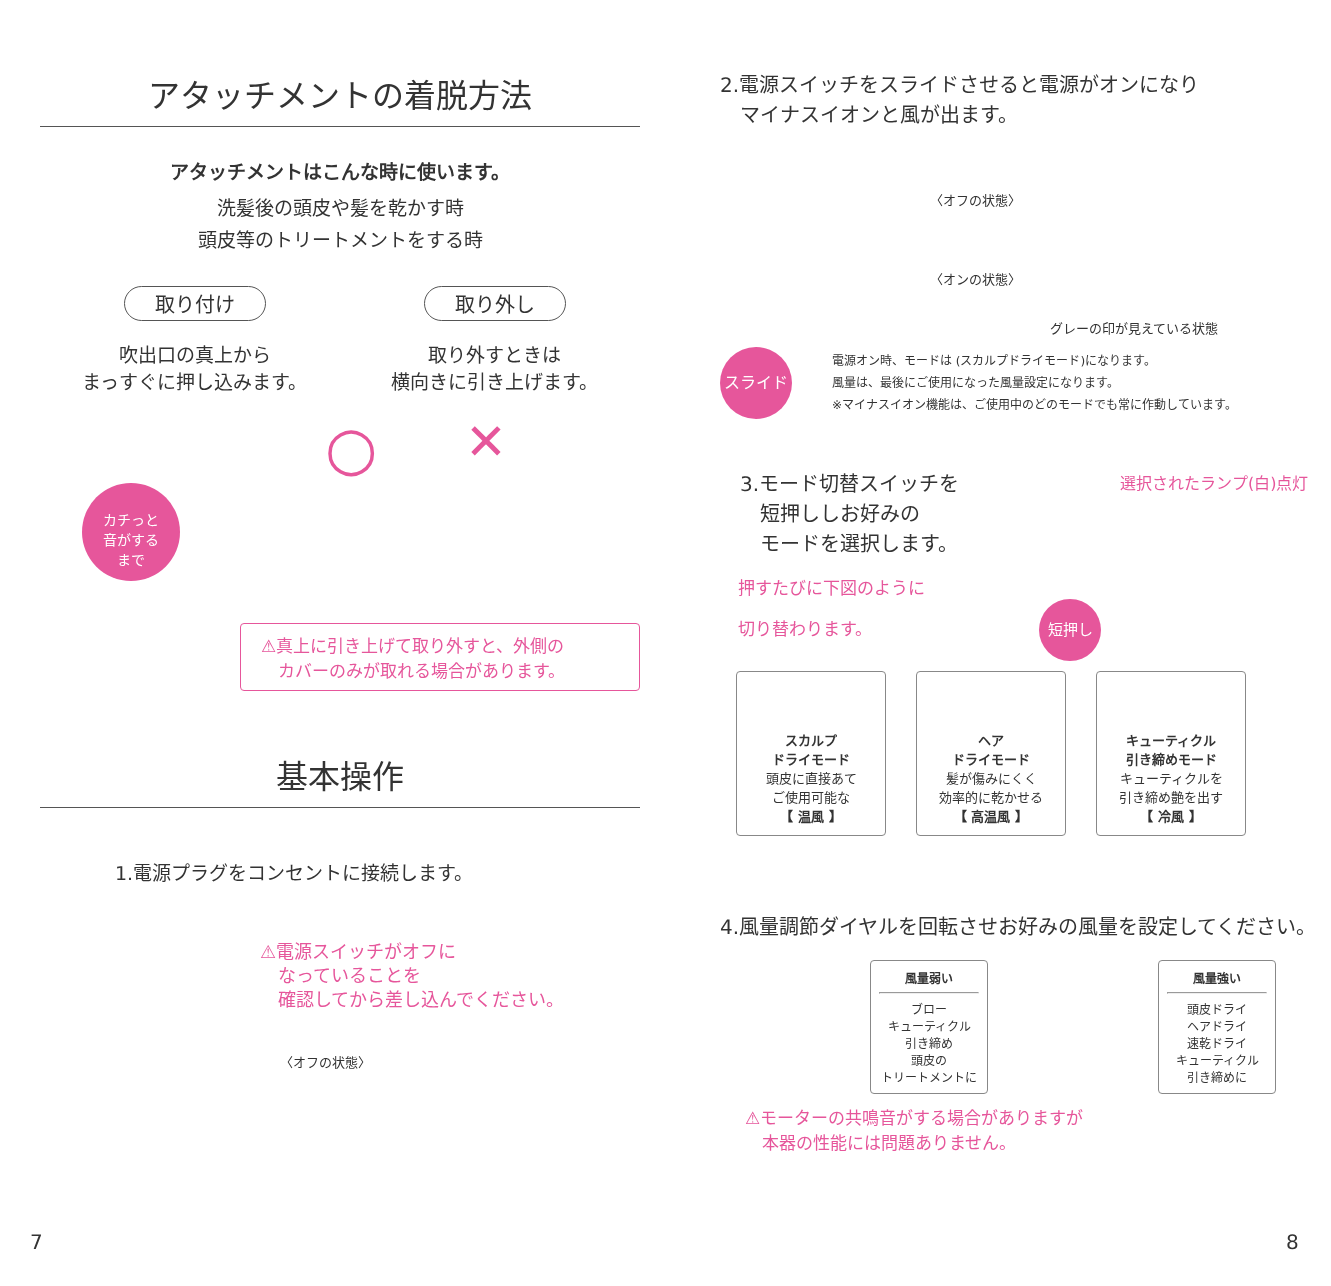アタッチメントの着脱方法
アタッチメントはこんな時に使います。
洗髪後の頭皮や髪を乾かす時
頭皮等のトリートメントをする時
取り付け
吹出口の真上から
まっすぐに押し込みます。
取り外し
取り外すときは
横向きに引き上げます。
カチっと
音がする
まで
○ ✕
⚠真上に引き上げて取り外すと、外側の
　カバーのみが取れる場合があります。
基本操作
1.電源プラグをコンセントに接続します。
⚠電源スイッチがオフに
　なっていることを
　確認してから差し込んでください。
〈オフの状態〉
7
2.電源スイッチをスライドさせると電源がオンになり
　マイナスイオンと風が出ます。
〈オフの状態〉
〈オンの状態〉
グレーの印が見えている状態
スライド
電源オン時、モードは (スカルプドライモード)になります。
風量は、最後にご使用になった風量設定になります。
※マイナスイオン機能は、ご使用中のどのモードでも常に作動しています。
3.モード切替スイッチを
　短押ししお好みの
　モードを選択します。
押すたびに下図のように
切り替わります。　　　　　　　　　　 短押し
選択されたランプ(白)点灯
スカルプ
ドライモード
頭皮に直接あて
ご使用可能な
【 温風 】
ヘア
ドライモード
髪が傷みにくく
効率的に乾かせる
【 高温風 】
キューティクル
引き締めモード
キューティクルを
引き締め艶を出す
【 冷風 】
4.風量調節ダイヤルを回転させお好みの風量を設定してください。
風量弱い
ブロー
キューティクル
引き締め
頭皮の
トリートメントに
風量強い
頭皮ドライ
ヘアドライ
速乾ドライ
キューティクル
引き締めに
⚠モーターの共鳴音がする場合がありますが
　本器の性能には問題ありません。
8